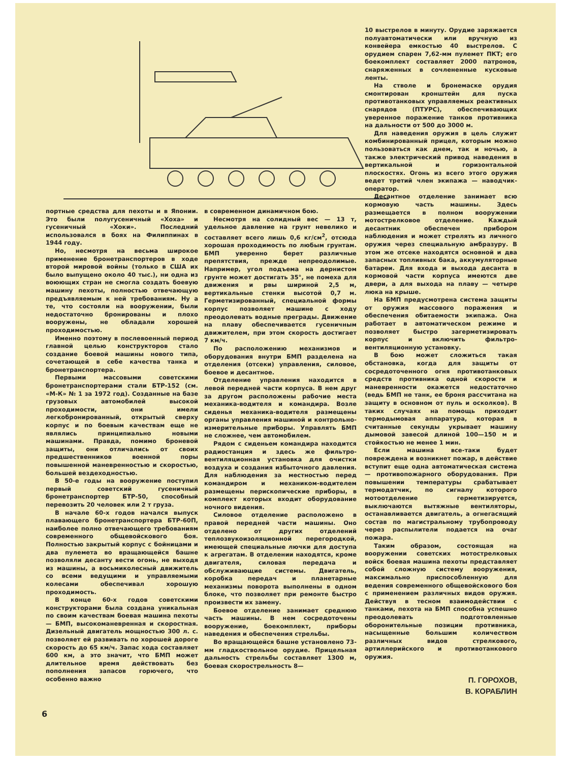портные средства для пехоты и в Японии. Это были полугусеничный «Хоха» и гусеничный «Хоки». Последний использовался в боях на Филиппинах в 1944 году.
Но, несмотря на весьма широкое применение бронетранспортеров в ходе второй мировой войны (только в США их было выпущено около 40 тыс.), ни одна из воюющих стран не смогла создать боевую машину пехоты, полностью отвечающую предъявляемым к ней требованиям. Ну а те, что состояли на вооружении, были недостаточно бронированы и плохо вооружены, не обладали хорошей проходимостью.
Именно поэтому в послевоенный период главной целью конструкторов стало создание боевой машины нового типа, сочетающей в себе качества танка и бронетранспортера.
Первыми массовыми советскими бронетранспортерами стали БТР-152 (см. «М-К» № 1 за 1972 год). Созданные на базе грузовых автомобилей высокой проходимости, они имели легкобронированный, открытый сверху корпус и по боевым качествам еще не являлись принципиально новыми машинами. Правда, помимо броневой защиты, они отличались от своих предшественников военной поры повышенной маневренностью и скоростью, большей вездеходностью.
В 50-е годы на вооружение поступил первый советский гусеничный бронетранспортер БТР-50, способный перевозить 20 человек или 2 т груза.
В начале 60-х годов начался выпуск плавающего бронетранспортера БТР-60П, наиболее полно отвечающего требованиям современного общевойскового боя. Полностью закрытый корпус с бойницами и два пулемета во вращающейся башне позволяли десанту вести огонь, не выходя из машины, а восьмиколесный движитель со всеми ведущими и управляемыми колесами обеспечивал хорошую проходимость.
В конце 60-х годов советскими конструкторами была создана уникальная по своим качествам боевая машина пехоты — БМП, высокоманевренная и скоростная. Дизельный двигатель мощностью 300 л. с. позволяет ей развивать по хорошей дороге скорость до 65 км/ч. Запас хода составляет 600 км, а это значит, что БМП может длительное время действовать без пополнения запасов горючего, что особенно важно
в современном динамичном бою.
Несмотря на солидный вес — 13 т, удельное давление на грунт невелико и составляет всего лишь 0,6 кг/см<sup>2</sup>, отсюда хорошая проходимость по любым грунтам. БМП уверенно берет различные препятствия, прежде непреодолимые. Например, угол подъема на дернистом грунте может достигать 35°, не помеха для движения и рвы шириной 2,5 м, вертикальные стенки высотой 0,7 м. Герметизированный, специальной формы корпус позволяет машине с ходу преодолевать водные преграды. Движение на плаву обеспечивается гусеничным движителем, при этом скорость достигает 7 км/ч.
По расположению механизмов и оборудования внутри БМП разделена на отделения (отсеки) управления, силовое, боевое и десантное.
Отделение управления находится в левой передней части корпуса. В нем друг за другом расположены рабочие места механика-водителя и командира. Возле сиденья механика-водителя размещены органы управления машиной и контрольно-измерительные приборы. Управлять БМП не сложнее, чем автомобилем.
Рядом с сиденьем командира находится радиостанция и здесь же фильтро-вентиляционная установка для очистки воздуха и создания избыточного давления. Для наблюдения за местностью перед командиром и механиком-водителем размещены перископические приборы, в комплект которых входит оборудование ночного видения.
Силовое отделение расположено в правой передней части машины. Оно отделено от других отделений теплозвукоизоляционной перегородкой, имеющей специальные лючки для доступа к агрегатам. В отделении находятся, кроме двигателя, силовая передача и обслуживающие системы. Двигатель, коробка передач и планетарные механизмы поворота выполнены в одном блоке, что позволяет при ремонте быстро произвести их замену.
Боевое отделение занимает среднюю часть машины. В нем сосредоточены вооружение, боекомплект, приборы наведения и обеспечения стрельбы.
Во вращающейся башне установлено 73-мм гладкоствольное орудие. Прицельная дальность стрельбы составляет 1300 м, боевая скорострельность 8—
10 выстрелов в минуту. Орудие заряжается полуавтоматически или вручную из конвейера емкостью 40 выстрелов. С орудием спарен 7,62-мм пулемет ПКТ; его боекомплект составляет 2000 патронов, снаряженных в сочлененные кусковые ленты.
На стволе и бронемаске орудия смонтирован кронштейн для пуска противотанковых управляемых реактивных снарядов (ПТУРС), обеспечивающих уверенное поражение танков противника на дальности от 500 до 3000 м.
Для наведения оружия в цель служит комбинированный прицел, которым можно пользоваться как днем, так и ночью, а также электрический привод наведения в вертикальной и горизонтальной плоскостях. Огонь из всего этого оружия ведет третий член экипажа — наводчик-оператор.
Десантное отделение занимает всю кормовую часть машины. Здесь размещается в полном вооружении мотострелковое отделение. Каждый десантник обеспечен прибором наблюдения и может стрелять из личного оружия через специальную амбразуру. В этом же отсеке находятся основной и два запасных топливных бака, аккумуляторные батареи. Для входа и выхода десанта в кормовой части корпуса имеются две двери, а для выхода на плаву — четыре люка на крыше.
На БМП предусмотрена система защиты от оружия массового поражения и обеспечения обитаемости экипажа. Она работает в автоматическом режиме и позволяет быстро загерметизировать корпус и включить фильтро-вентиляционную установку.
В бою может сложиться такая обстановка, когда для защиты от сосредоточенного огня противотанковых средств противника одной скорости и маневренности окажется недостаточно (ведь БМП не танк, ее броня рассчитана на защиту в основном от пуль и осколков). В таких случаях на помощь приходит термодымовая аппаратура, которая в считанные секунды укрывает машину дымовой завесой длиной 100—150 м и стойкостью не менее 1 мин.
Если машина все-таки будет повреждена и возникнет пожар, в действие вступит еще одна автоматическая система — противопожарного оборудования. При повышении температуры срабатывает термодатчик, по сигналу которого мотоотделение герметизируется, выключаются вытяжные вентиляторы, останавливается двигатель, а огнегасящий состав по магистральному трубопроводу через распылители подается на очаг пожара.
Таким образом, состоящая на вооружении советских мотострелковых войск боевая машина пехоты представляет собой сложную систему вооружения, максимально приспособленную для ведения современного общевойскового боя с применением различных видов оружия. Действуя в тесном взаимодействии с танками, пехота на БМП способна успешно преодолевать подготовленные оборонительные позиции противника, насыщенные большим количеством различных видов стрелкового, артиллерийского и противотанкового оружия.
П. ГОРОХОВ,
В. КОРАБЛИН
6